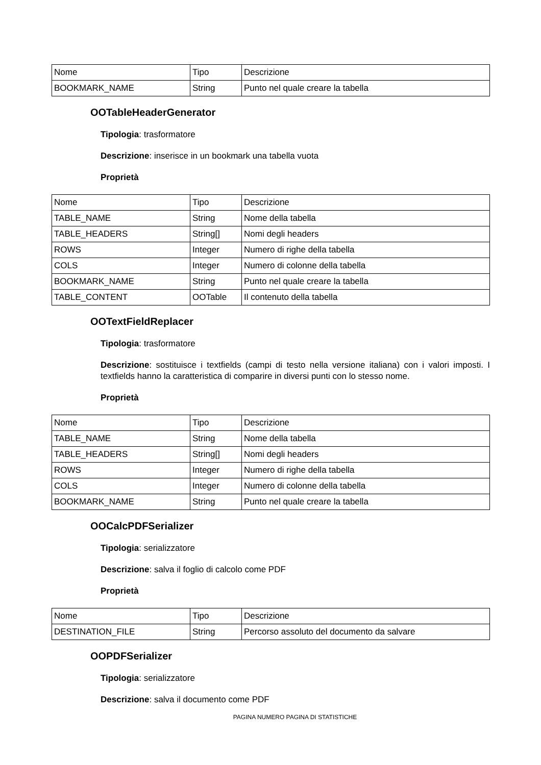| Nome | Tipo | Descrizione |
| BOOKMARK_NAME | String | Punto nel quale creare la tabella |
OOTableHeaderGenerator
Tipologia: trasformatore
Descrizione: inserisce in un bookmark una tabella vuota
Proprietà
| Nome | Tipo | Descrizione |
| TABLE_NAME | String | Nome della tabella |
| TABLE_HEADERS | String[] | Nomi degli headers |
| ROWS | Integer | Numero di righe della tabella |
| COLS | Integer | Numero di colonne della tabella |
| BOOKMARK_NAME | String | Punto nel quale creare la tabella |
| TABLE_CONTENT | OOTable | Il contenuto della tabella |
OOTextFieldReplacer
Tipologia: trasformatore
Descrizione: sostituisce i textfields (campi di testo nella versione italiana) con i valori imposti. I textfields hanno la caratteristica di comparire in diversi punti con lo stesso nome.
Proprietà
| Nome | Tipo | Descrizione |
| TABLE_NAME | String | Nome della tabella |
| TABLE_HEADERS | String[] | Nomi degli headers |
| ROWS | Integer | Numero di righe della tabella |
| COLS | Integer | Numero di colonne della tabella |
| BOOKMARK_NAME | String | Punto nel quale creare la tabella |
OOCalcPDFSerializer
Tipologia: serializzatore
Descrizione: salva il foglio di calcolo come PDF
Proprietà
| Nome | Tipo | Descrizione |
| DESTINATION_FILE | String | Percorso assoluto del documento da salvare |
OOPDFSerializer
Tipologia: serializzatore
Descrizione: salva il documento come PDF
PAGINA NUMERO PAGINA DI STATISTICHE